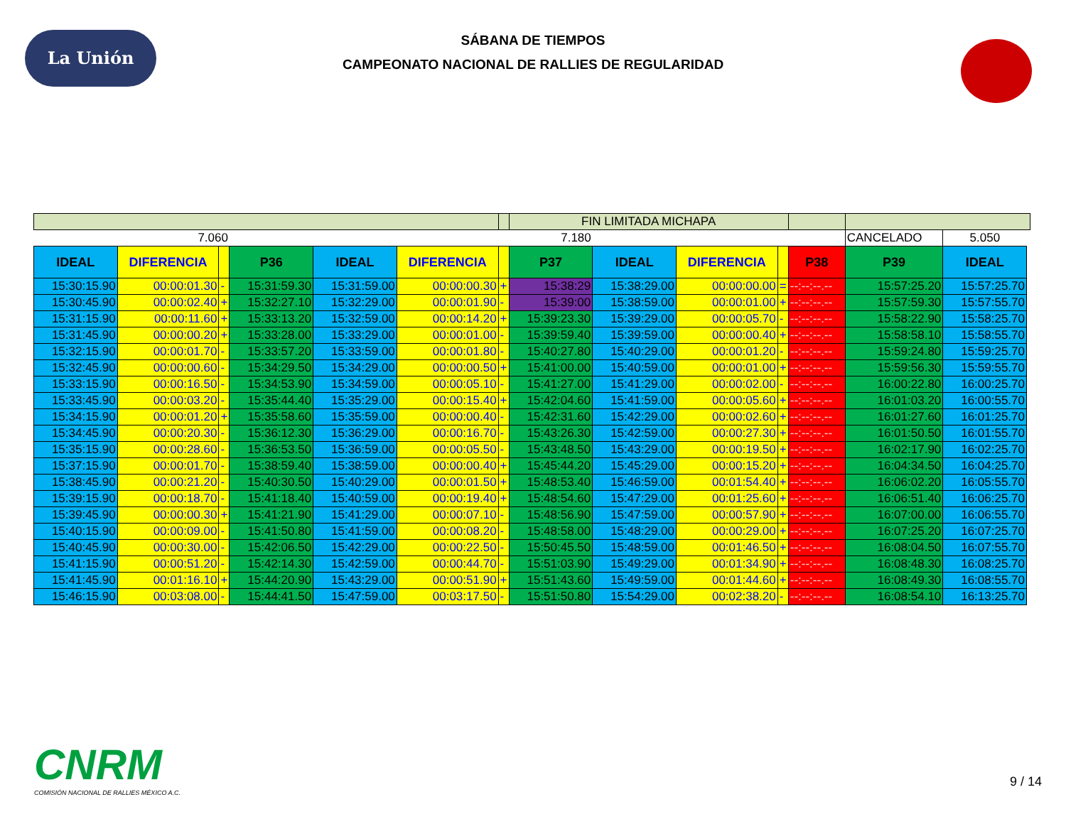La Unión
SÁBANA DE TIEMPOS
CAMPEONATO NACIONAL DE RALLIES DE REGULARIDAD
| | | | | | | | FIN LIMITADA MICHAPA | | | | | | | |
| 7.060 | | | | | | | 7.180 | | | | | CANCELADO | 5.050 | |
| IDEAL | DIFERENCIA | | P36 | IDEAL | DIFERENCIA | | P37 | IDEAL | DIFERENCIA | | P38 | P39 | IDEAL | |
| 15:30:15.90 | 00:00:01.30 | - | 15:31:59.30 | 15:31:59.00 | 00:00:00.30 | + | 15:38:29 | 15:38:29.00 | 00:00:00.00 | = | --:--:--.-- | 15:57:25.20 | 15:57:25.70 | |
| 15:30:45.90 | 00:00:02.40 | + | 15:32:27.10 | 15:32:29.00 | 00:00:01.90 | - | 15:39:00 | 15:38:59.00 | 00:00:01.00 | + | --:--:--.-- | 15:57:59.30 | 15:57:55.70 | |
| 15:31:15.90 | 00:00:11.60 | + | 15:33:13.20 | 15:32:59.00 | 00:00:14.20 | + | 15:39:23.30 | 15:39:29.00 | 00:00:05.70 | - | --:--:--.-- | 15:58:22.90 | 15:58:25.70 | |
| 15:31:45.90 | 00:00:00.20 | + | 15:33:28.00 | 15:33:29.00 | 00:00:01.00 | - | 15:39:59.40 | 15:39:59.00 | 00:00:00.40 | + | --:--:--.-- | 15:58:58.10 | 15:58:55.70 | |
| 15:32:15.90 | 00:00:01.70 | - | 15:33:57.20 | 15:33:59.00 | 00:00:01.80 | - | 15:40:27.80 | 15:40:29.00 | 00:00:01.20 | - | --:--:--.-- | 15:59:24.80 | 15:59:25.70 | |
| 15:32:45.90 | 00:00:00.60 | - | 15:34:29.50 | 15:34:29.00 | 00:00:00.50 | + | 15:41:00.00 | 15:40:59.00 | 00:00:01.00 | + | --:--:--.-- | 15:59:56.30 | 15:59:55.70 | |
| 15:33:15.90 | 00:00:16.50 | - | 15:34:53.90 | 15:34:59.00 | 00:00:05.10 | - | 15:41:27.00 | 15:41:29.00 | 00:00:02.00 | - | --:--:--.-- | 16:00:22.80 | 16:00:25.70 | |
| 15:33:45.90 | 00:00:03.20 | - | 15:35:44.40 | 15:35:29.00 | 00:00:15.40 | + | 15:42:04.60 | 15:41:59.00 | 00:00:05.60 | + | --:--:--.-- | 16:01:03.20 | 16:00:55.70 | |
| 15:34:15.90 | 00:00:01.20 | + | 15:35:58.60 | 15:35:59.00 | 00:00:00.40 | - | 15:42:31.60 | 15:42:29.00 | 00:00:02.60 | + | --:--:--.-- | 16:01:27.60 | 16:01:25.70 | |
| 15:34:45.90 | 00:00:20.30 | - | 15:36:12.30 | 15:36:29.00 | 00:00:16.70 | - | 15:43:26.30 | 15:42:59.00 | 00:00:27.30 | + | --:--:--.-- | 16:01:50.50 | 16:01:55.70 | |
| 15:35:15.90 | 00:00:28.60 | - | 15:36:53.50 | 15:36:59.00 | 00:00:05.50 | - | 15:43:48.50 | 15:43:29.00 | 00:00:19.50 | + | --:--:--.-- | 16:02:17.90 | 16:02:25.70 | |
| 15:37:15.90 | 00:00:01.70 | - | 15:38:59.40 | 15:38:59.00 | 00:00:00.40 | + | 15:45:44.20 | 15:45:29.00 | 00:00:15.20 | + | --:--:--.-- | 16:04:34.50 | 16:04:25.70 | |
| 15:38:45.90 | 00:00:21.20 | - | 15:40:30.50 | 15:40:29.00 | 00:00:01.50 | + | 15:48:53.40 | 15:46:59.00 | 00:01:54.40 | + | --:--:--.-- | 16:06:02.20 | 16:05:55.70 | |
| 15:39:15.90 | 00:00:18.70 | - | 15:41:18.40 | 15:40:59.00 | 00:00:19.40 | + | 15:48:54.60 | 15:47:29.00 | 00:01:25.60 | + | --:--:--.-- | 16:06:51.40 | 16:06:25.70 | |
| 15:39:45.90 | 00:00:00.30 | + | 15:41:21.90 | 15:41:29.00 | 00:00:07.10 | - | 15:48:56.90 | 15:47:59.00 | 00:00:57.90 | + | --:--:--.-- | 16:07:00.00 | 16:06:55.70 | |
| 15:40:15.90 | 00:00:09.00 | - | 15:41:50.80 | 15:41:59.00 | 00:00:08.20 | - | 15:48:58.00 | 15:48:29.00 | 00:00:29.00 | + | --:--:--.-- | 16:07:25.20 | 16:07:25.70 | |
| 15:40:45.90 | 00:00:30.00 | - | 15:42:06.50 | 15:42:29.00 | 00:00:22.50 | - | 15:50:45.50 | 15:48:59.00 | 00:01:46.50 | + | --:--:--.-- | 16:08:04.50 | 16:07:55.70 | |
| 15:41:15.90 | 00:00:51.20 | - | 15:42:14.30 | 15:42:59.00 | 00:00:44.70 | - | 15:51:03.90 | 15:49:29.00 | 00:01:34.90 | + | --:--:--.-- | 16:08:48.30 | 16:08:25.70 | |
| 15:41:45.90 | 00:01:16.10 | + | 15:44:20.90 | 15:43:29.00 | 00:00:51.90 | + | 15:51:43.60 | 15:49:59.00 | 00:01:44.60 | + | --:--:--.-- | 16:08:49.30 | 16:08:55.70 | |
| 15:46:15.90 | 00:03:08.00 | - | 15:44:41.50 | 15:47:59.00 | 00:03:17.50 | - | 15:51:50.80 | 15:54:29.00 | 00:02:38.20 | - | --:--:--.-- | 16:08:54.10 | 16:13:25.70 | |
CNRM
COMISIÓN NACIONAL DE RALLIES MÉXICO A.C.
9 / 14